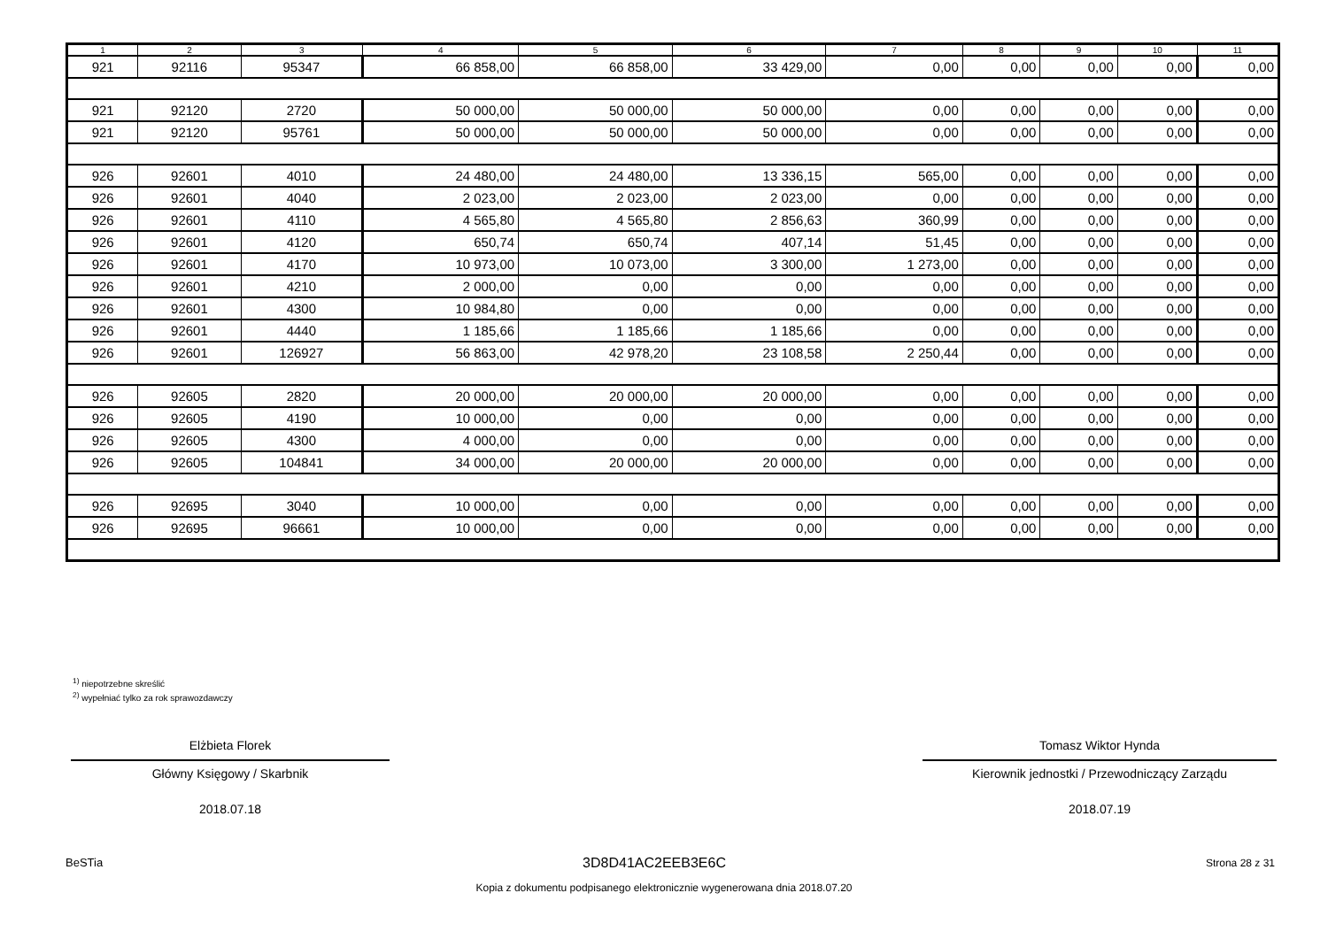| 1 | 2 | 3 | 4 | 5 | 6 | 7 | 8 | 9 | 10 | 11 |
| --- | --- | --- | --- | --- | --- | --- | --- | --- | --- | --- |
| 921 | 92116 | 95347 | 66 858,00 | 66 858,00 | 33 429,00 | 0,00 | 0,00 | 0,00 | 0,00 | 0,00 |
| 921 | 92120 | 2720 | 50 000,00 | 50 000,00 | 50 000,00 | 0,00 | 0,00 | 0,00 | 0,00 | 0,00 |
| 921 | 92120 | 95761 | 50 000,00 | 50 000,00 | 50 000,00 | 0,00 | 0,00 | 0,00 | 0,00 | 0,00 |
| 926 | 92601 | 4010 | 24 480,00 | 24 480,00 | 13 336,15 | 565,00 | 0,00 | 0,00 | 0,00 | 0,00 |
| 926 | 92601 | 4040 | 2 023,00 | 2 023,00 | 2 023,00 | 0,00 | 0,00 | 0,00 | 0,00 | 0,00 |
| 926 | 92601 | 4110 | 4 565,80 | 4 565,80 | 2 856,63 | 360,99 | 0,00 | 0,00 | 0,00 | 0,00 |
| 926 | 92601 | 4120 | 650,74 | 650,74 | 407,14 | 51,45 | 0,00 | 0,00 | 0,00 | 0,00 |
| 926 | 92601 | 4170 | 10 973,00 | 10 073,00 | 3 300,00 | 1 273,00 | 0,00 | 0,00 | 0,00 | 0,00 |
| 926 | 92601 | 4210 | 2 000,00 | 0,00 | 0,00 | 0,00 | 0,00 | 0,00 | 0,00 | 0,00 |
| 926 | 92601 | 4300 | 10 984,80 | 0,00 | 0,00 | 0,00 | 0,00 | 0,00 | 0,00 | 0,00 |
| 926 | 92601 | 4440 | 1 185,66 | 1 185,66 | 1 185,66 | 0,00 | 0,00 | 0,00 | 0,00 | 0,00 |
| 926 | 92601 | 126927 | 56 863,00 | 42 978,20 | 23 108,58 | 2 250,44 | 0,00 | 0,00 | 0,00 | 0,00 |
| 926 | 92605 | 2820 | 20 000,00 | 20 000,00 | 20 000,00 | 0,00 | 0,00 | 0,00 | 0,00 | 0,00 |
| 926 | 92605 | 4190 | 10 000,00 | 0,00 | 0,00 | 0,00 | 0,00 | 0,00 | 0,00 | 0,00 |
| 926 | 92605 | 4300 | 4 000,00 | 0,00 | 0,00 | 0,00 | 0,00 | 0,00 | 0,00 | 0,00 |
| 926 | 92605 | 104841 | 34 000,00 | 20 000,00 | 20 000,00 | 0,00 | 0,00 | 0,00 | 0,00 | 0,00 |
| 926 | 92695 | 3040 | 10 000,00 | 0,00 | 0,00 | 0,00 | 0,00 | 0,00 | 0,00 | 0,00 |
| 926 | 92695 | 96661 | 10 000,00 | 0,00 | 0,00 | 0,00 | 0,00 | 0,00 | 0,00 | 0,00 |
<sup>1)</sup> niepotrzebne skreślić
<sup>2)</sup> wypełniać tylko za rok sprawozdawczy
Elżbieta Florek
Główny Księgowy / Skarbnik
2018.07.18
Tomasz Wiktor Hynda
Kierownik jednostki / Przewodniczący Zarządu
2018.07.19
BeSTia 3D8D41AC2EEB3E6C Strona 28 z 31
Kopia z dokumentu podpisanego elektronicznie wygenerowana dnia 2018.07.20